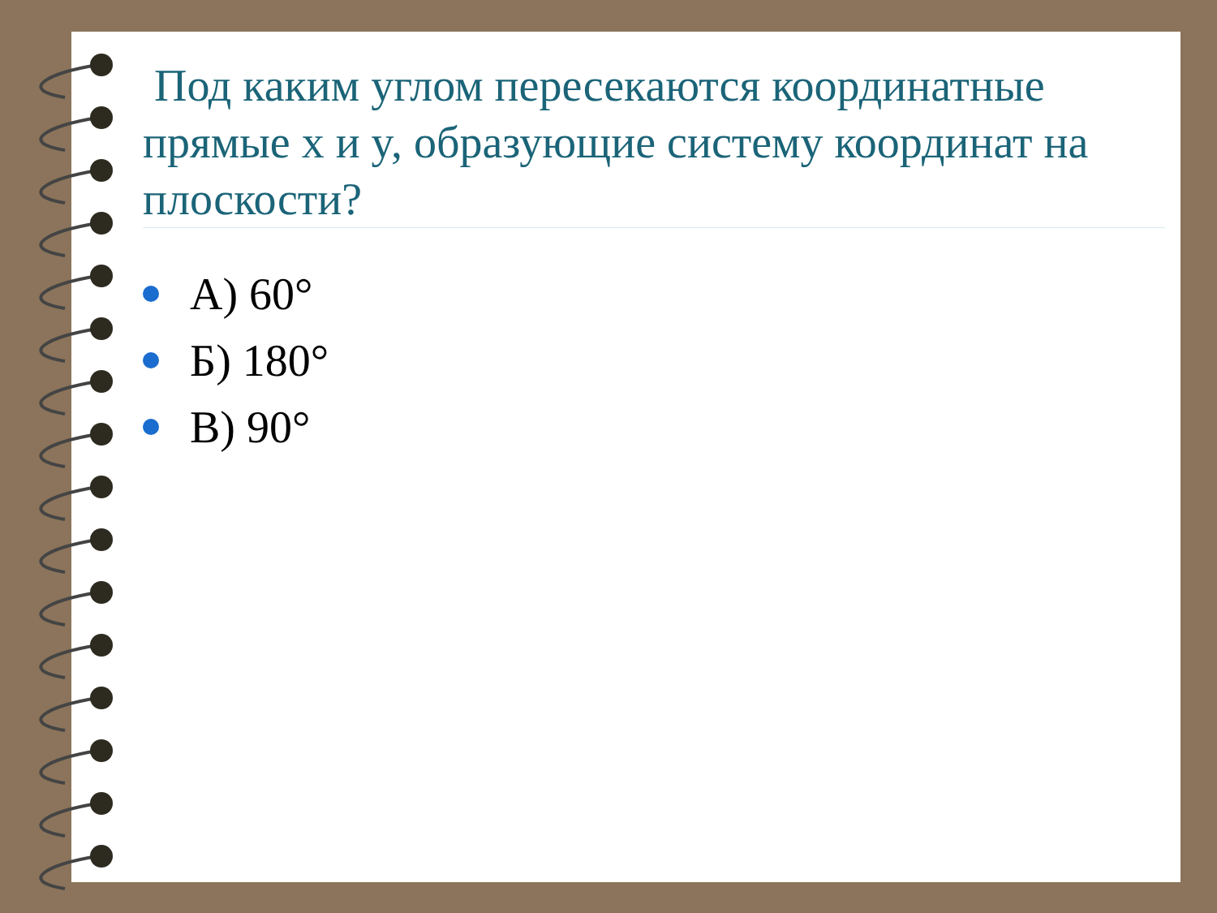Под каким углом пересекаются координатные прямые x и y, образующие систему координат на плоскости?
А) 60°
Б) 180°
В) 90°